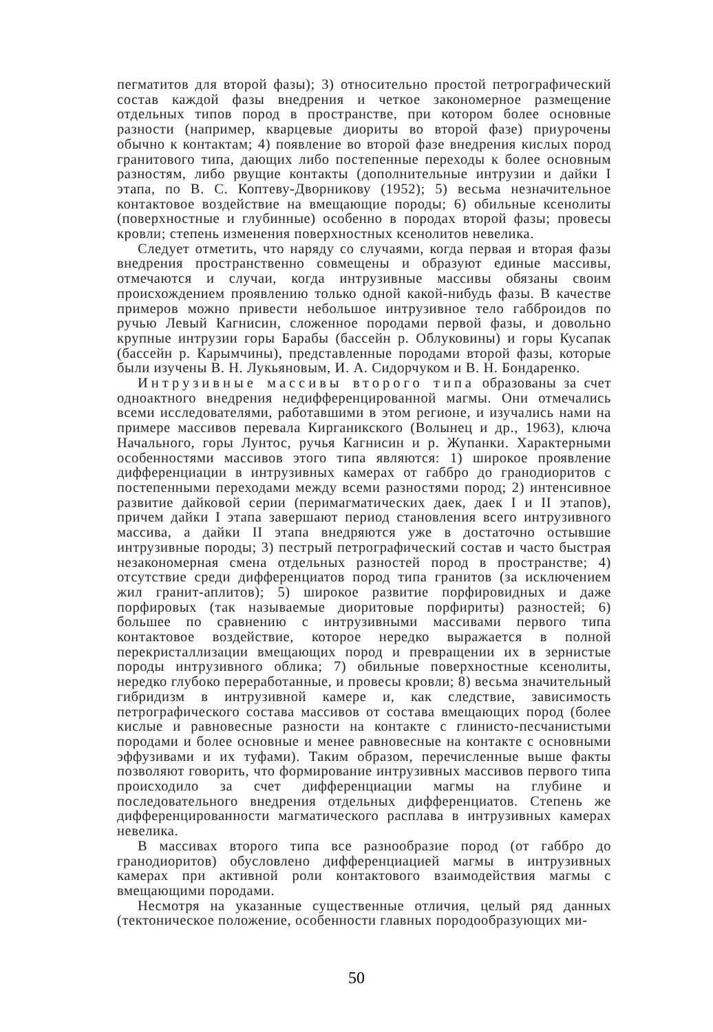пегматитов для второй фазы); 3) относительно простой петрографический состав каждой фазы внедрения и четкое закономерное размещение отдельных типов пород в пространстве, при котором более основные разности (например, кварцевые диориты во второй фазе) приурочены обычно к контактам; 4) появление во второй фазе внедрения кислых пород гранитового типа, дающих либо постепенные переходы к более основным разностям, либо рвущие контакты (дополнительные интрузии и дайки I этапа, по В. С. Коптеву-Дворникову (1952); 5) весьма незначительное контактовое воздействие на вмещающие породы; 6) обильные ксенолиты (поверхностные и глубинные) особенно в породах второй фазы; провесы кровли; степень изменения поверхностных ксенолитов невелика.
Следует отметить, что наряду со случаями, когда первая и вторая фазы внедрения пространственно совмещены и образуют единые массивы, отмечаются и случаи, когда интрузивные массивы обязаны своим происхождением проявлению только одной какой-нибудь фазы. В качестве примеров можно привести небольшое интрузивное тело габброидов по ручью Левый Кагнисин, сложенное породами первой фазы, и довольно крупные интрузии горы Барабы (бассейн р. Облуковины) и горы Кусапак (бассейн р. Карымчины), представленные породами второй фазы, которые были изучены В. Н. Лукьяновым, И. А. Сидорчуком и В. Н. Бондаренко.
Интрузивные массивы второго типа образованы за счет одноактного внедрения недифференцированной магмы. Они отмечались всеми исследователями, работавшими в этом регионе, и изучались нами на примере массивов перевала Кирганикского (Волынец и др., 1963), ключа Начального, горы Лунтос, ручья Кагнисин и р. Жупанки. Характерными особенностями массивов этого типа являются: 1) широкое проявление дифференциации в интрузивных камерах от габбро до гранодиоритов с постепенными переходами между всеми разностями пород; 2) интенсивное развитие дайковой серии (перимагматических даек, даек I и II этапов), причем дайки I этапа завершают период становления всего интрузивного массива, а дайки II этапа внедряются уже в достаточно остывшие интрузивные породы; 3) пестрый петрографический состав и часто быстрая незакономерная смена отдельных разностей пород в пространстве; 4) отсутствие среди дифференциатов пород типа гранитов (за исключением жил гранит-аплитов); 5) широкое развитие порфировидных и даже порфировых (так называемые диоритовые порфириты) разностей; 6) большее по сравнению с интрузивными массивами первого типа контактовое воздействие, которое нередко выражается в полной перекристаллизации вмещающих пород и превращении их в зернистые породы интрузивного облика; 7) обильные поверхностные ксенолиты, нередко глубоко переработанные, и провесы кровли; 8) весьма значительный гибридизм в интрузивной камере и, как следствие, зависимость петрографического состава массивов от состава вмещающих пород (более кислые и равновесные разности на контакте с глинисто-песчанистыми породами и более основные и менее равновесные на контакте с основными эффузивами и их туфами). Таким образом, перечисленные выше факты позволяют говорить, что формирование интрузивных массивов первого типа происходило за счет дифференциации магмы на глубине и последовательного внедрения отдельных дифференциатов. Степень же дифференцированности магматического расплава в интрузивных камерах невелика.
В массивах второго типа все разнообразие пород (от габбро до гранодиоритов) обусловлено дифференциацией магмы в интрузивных камерах при активной роли контактового взаимодействия магмы с вмещающими породами.
Несмотря на указанные существенные отличия, целый ряд данных (тектоническое положение, особенности главных породообразующих ми-
50